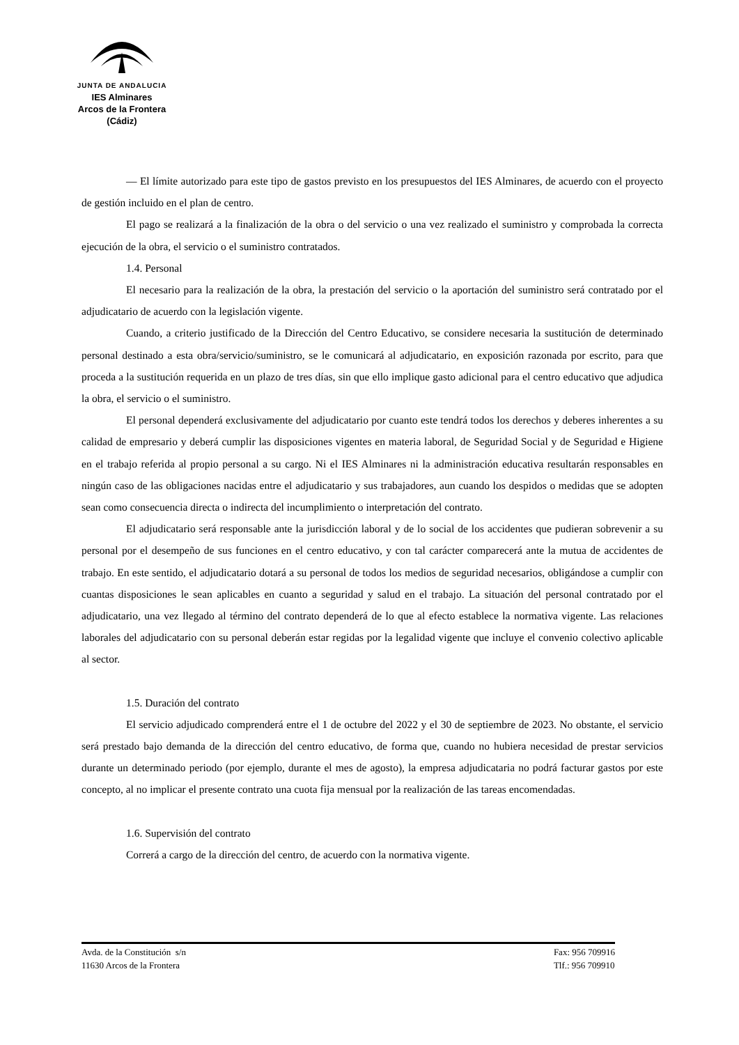JUNTA DE ANDALUCIA
IES Alminares
Arcos de la Frontera
(Cádiz)
— El límite autorizado para este tipo de gastos previsto en los presupuestos del IES Alminares, de acuerdo con el proyecto de gestión incluido en el plan de centro.
El pago se realizará a la finalización de la obra o del servicio o una vez realizado el suministro y comprobada la correcta ejecución de la obra, el servicio o el suministro contratados.
1.4. Personal
El necesario para la realización de la obra, la prestación del servicio o la aportación del suministro será contratado por el adjudicatario de acuerdo con la legislación vigente.
Cuando, a criterio justificado de la Dirección del Centro Educativo, se considere necesaria la sustitución de determinado personal destinado a esta obra/servicio/suministro, se le comunicará al adjudicatario, en exposición razonada por escrito, para que proceda a la sustitución requerida en un plazo de tres días, sin que ello implique gasto adicional para el centro educativo que adjudica la obra, el servicio o el suministro.
El personal dependerá exclusivamente del adjudicatario por cuanto este tendrá todos los derechos y deberes inherentes a su calidad de empresario y deberá cumplir las disposiciones vigentes en materia laboral, de Seguridad Social y de Seguridad e Higiene en el trabajo referida al propio personal a su cargo. Ni el IES Alminares ni la administración educativa resultarán responsables en ningún caso de las obligaciones nacidas entre el adjudicatario y sus trabajadores, aun cuando los despidos o medidas que se adopten sean como consecuencia directa o indirecta del incumplimiento o interpretación del contrato.
El adjudicatario será responsable ante la jurisdicción laboral y de lo social de los accidentes que pudieran sobrevenir a su personal por el desempeño de sus funciones en el centro educativo, y con tal carácter comparecerá ante la mutua de accidentes de trabajo. En este sentido, el adjudicatario dotará a su personal de todos los medios de seguridad necesarios, obligándose a cumplir con cuantas disposiciones le sean aplicables en cuanto a seguridad y salud en el trabajo. La situación del personal contratado por el adjudicatario, una vez llegado al término del contrato dependerá de lo que al efecto establece la normativa vigente. Las relaciones laborales del adjudicatario con su personal deberán estar regidas por la legalidad vigente que incluye el convenio colectivo aplicable al sector.
1.5. Duración del contrato
El servicio adjudicado comprenderá entre el 1 de octubre del 2022 y el 30 de septiembre de 2023. No obstante, el servicio será prestado bajo demanda de la dirección del centro educativo, de forma que, cuando no hubiera necesidad de prestar servicios durante un determinado periodo (por ejemplo, durante el mes de agosto), la empresa adjudicataria no podrá facturar gastos por este concepto, al no implicar el presente contrato una cuota fija mensual por la realización de las tareas encomendadas.
1.6. Supervisión del contrato
Correrá a cargo de la dirección del centro, de acuerdo con la normativa vigente.
Avda. de la Constitución s/n
11630 Arcos de la Frontera
Fax: 956 709916
Tlf.: 956 709910